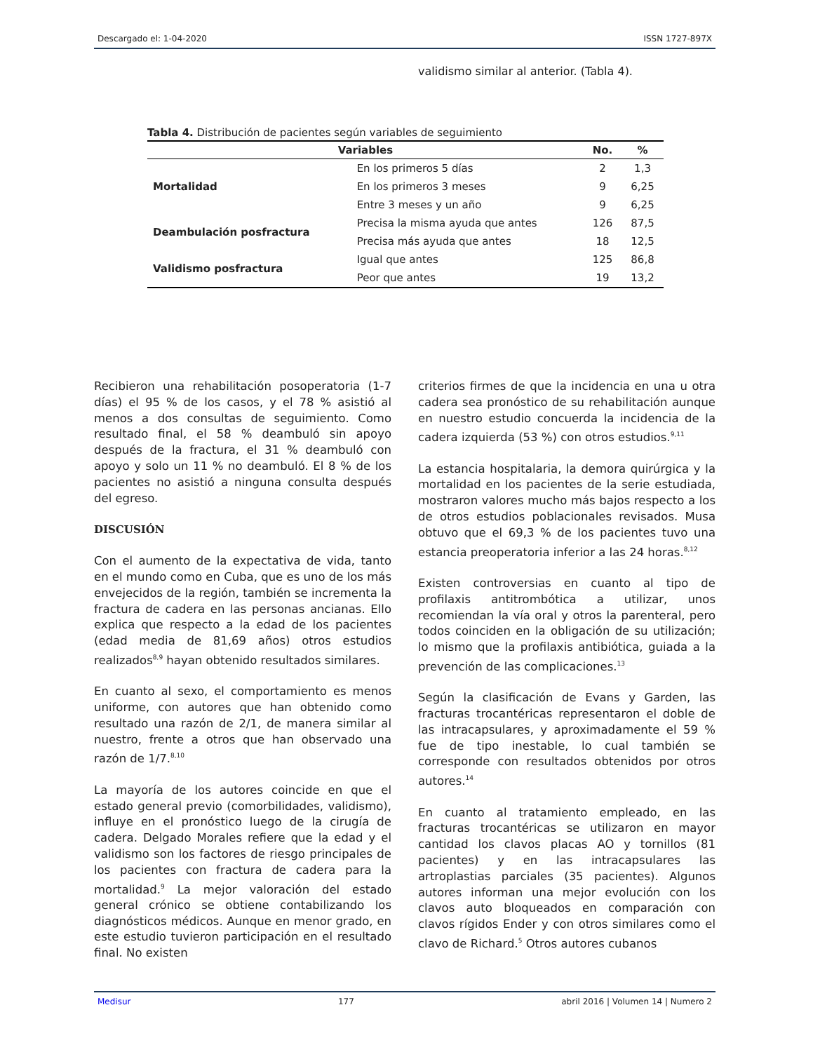Descargado el: 1-04-2020 ISSN 1727-897X
validismo similar al anterior. (Tabla 4).
Tabla 4. Distribución de pacientes según variables de seguimiento
| Variables | | No. | % |
| --- | --- | --- | --- |
| Mortalidad | En los primeros 5 días | 2 | 1,3 |
| | En los primeros 3 meses | 9 | 6,25 |
| | Entre 3 meses y un año | 9 | 6,25 |
| Deambulación posfractura | Precisa la misma ayuda que antes | 126 | 87,5 |
| | Precisa más ayuda que antes | 18 | 12,5 |
| Validismo posfractura | Igual que antes | 125 | 86,8 |
| | Peor que antes | 19 | 13,2 |
Recibieron una rehabilitación posoperatoria (1-7 días) el 95 % de los casos, y el 78 % asistió al menos a dos consultas de seguimiento. Como resultado final, el 58 % deambuló sin apoyo después de la fractura, el 31 % deambuló con apoyo y solo un 11 % no deambuló. El 8 % de los pacientes no asistió a ninguna consulta después del egreso.
DISCUSIÓN
Con el aumento de la expectativa de vida, tanto en el mundo como en Cuba, que es uno de los más envejecidos de la región, también se incrementa la fractura de cadera en las personas ancianas. Ello explica que respecto a la edad de los pacientes (edad media de 81,69 años) otros estudios realizados<sup>8,9</sup> hayan obtenido resultados similares.
En cuanto al sexo, el comportamiento es menos uniforme, con autores que han obtenido como resultado una razón de 2/1, de manera similar al nuestro, frente a otros que han observado una razón de 1/7.<sup>8,10</sup>
La mayoría de los autores coincide en que el estado general previo (comorbilidades, validismo), influye en el pronóstico luego de la cirugía de cadera. Delgado Morales refiere que la edad y el validismo son los factores de riesgo principales de los pacientes con fractura de cadera para la mortalidad.<sup>9</sup> La mejor valoración del estado general crónico se obtiene contabilizando los diagnósticos médicos. Aunque en menor grado, en este estudio tuvieron participación en el resultado final. No existen
criterios firmes de que la incidencia en una u otra cadera sea pronóstico de su rehabilitación aunque en nuestro estudio concuerda la incidencia de la cadera izquierda (53 %) con otros estudios.<sup>9,11</sup>
La estancia hospitalaria, la demora quirúrgica y la mortalidad en los pacientes de la serie estudiada, mostraron valores mucho más bajos respecto a los de otros estudios poblacionales revisados. Musa obtuvo que el 69,3 % de los pacientes tuvo una estancia preoperatoria inferior a las 24 horas.<sup>8,12</sup>
Existen controversias en cuanto al tipo de profilaxis antitrombótica a utilizar, unos recomiendan la vía oral y otros la parenteral, pero todos coinciden en la obligación de su utilización; lo mismo que la profilaxis antibiótica, guiada a la prevención de las complicaciones.<sup>13</sup>
Según la clasificación de Evans y Garden, las fracturas trocantéricas representaron el doble de las intracapsulares, y aproximadamente el 59 % fue de tipo inestable, lo cual también se corresponde con resultados obtenidos por otros autores.<sup>14</sup>
En cuanto al tratamiento empleado, en las fracturas trocantéricas se utilizaron en mayor cantidad los clavos placas AO y tornillos (81 pacientes) y en las intracapsulares las artroplastias parciales (35 pacientes). Algunos autores informan una mejor evolución con los clavos auto bloqueados en comparación con clavos rígidos Ender y con otros similares como el clavo de Richard.<sup>5</sup> Otros autores cubanos
Medisur 177 abril 2016 | Volumen 14 | Numero 2